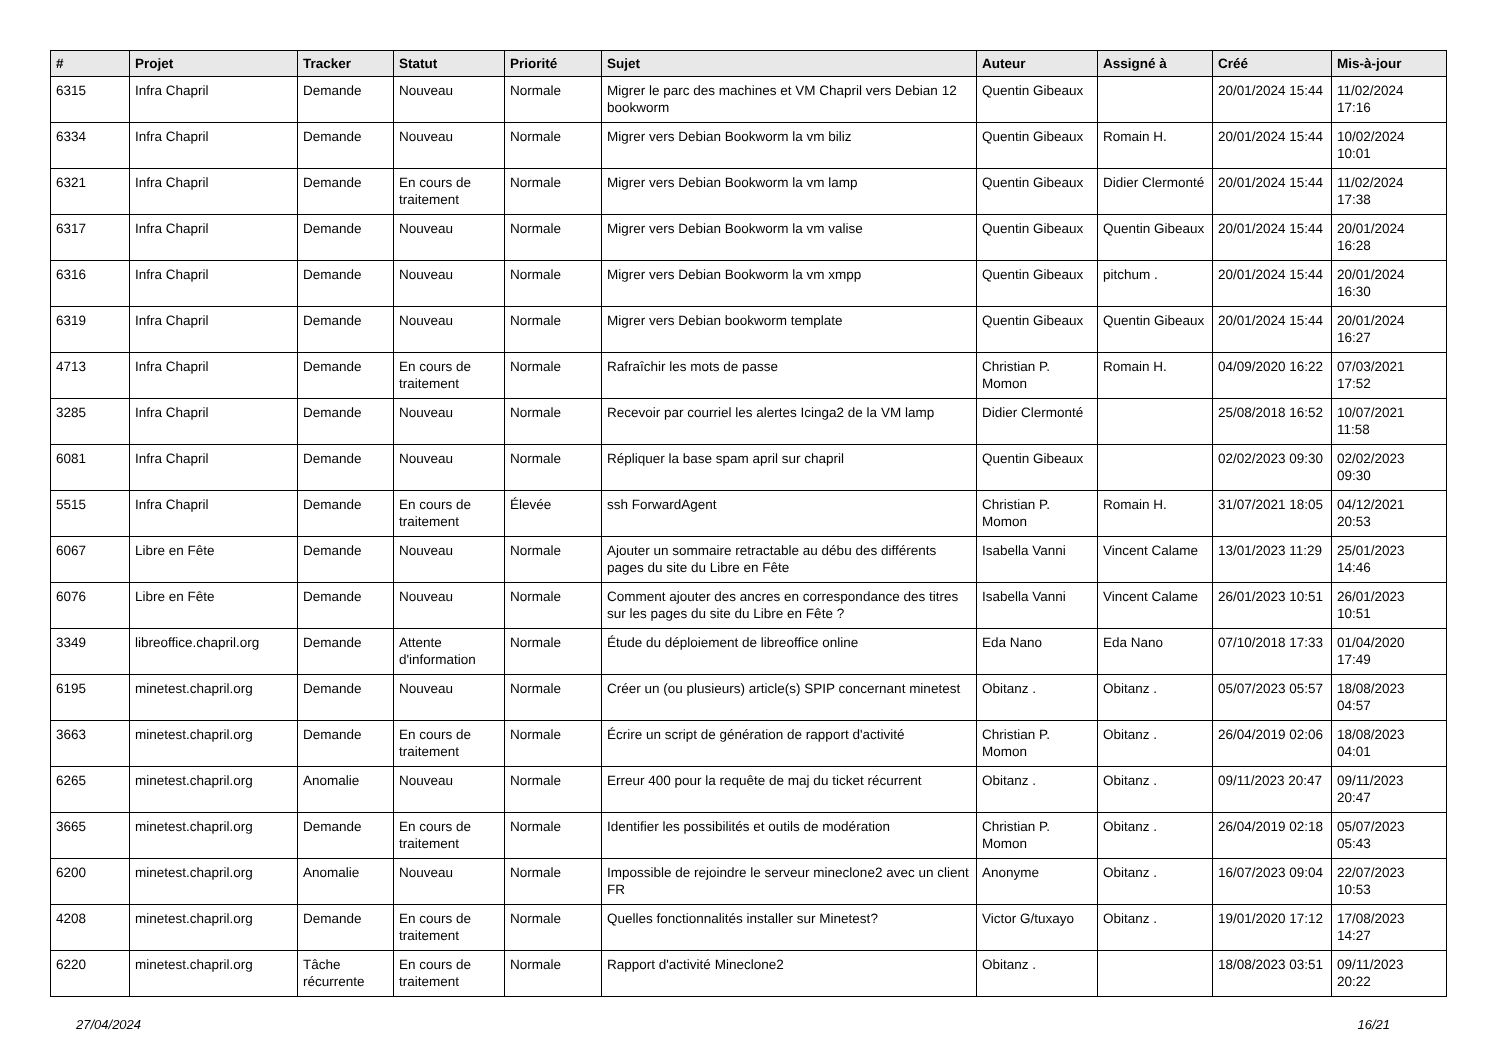| # | Projet | Tracker | Statut | Priorité | Sujet | Auteur | Assigné à | Créé | Mis-à-jour |
| --- | --- | --- | --- | --- | --- | --- | --- | --- | --- |
| 6315 | Infra Chapril | Demande | Nouveau | Normale | Migrer le parc des machines et VM Chapril vers Debian 12 bookworm | Quentin Gibeaux | | 20/01/2024 15:44 | 11/02/2024 17:16 |
| 6334 | Infra Chapril | Demande | Nouveau | Normale | Migrer vers Debian Bookworm la vm biliz | Quentin Gibeaux | Romain H. | 20/01/2024 15:44 | 10/02/2024 10:01 |
| 6321 | Infra Chapril | Demande | En cours de traitement | Normale | Migrer vers Debian Bookworm la vm lamp | Quentin Gibeaux | Didier Clermonté | 20/01/2024 15:44 | 11/02/2024 17:38 |
| 6317 | Infra Chapril | Demande | Nouveau | Normale | Migrer vers Debian Bookworm la vm valise | Quentin Gibeaux | Quentin Gibeaux | 20/01/2024 15:44 | 20/01/2024 16:28 |
| 6316 | Infra Chapril | Demande | Nouveau | Normale | Migrer vers Debian Bookworm la vm xmpp | Quentin Gibeaux | pitchum . | 20/01/2024 15:44 | 20/01/2024 16:30 |
| 6319 | Infra Chapril | Demande | Nouveau | Normale | Migrer vers Debian bookworm template | Quentin Gibeaux | Quentin Gibeaux | 20/01/2024 15:44 | 20/01/2024 16:27 |
| 4713 | Infra Chapril | Demande | En cours de traitement | Normale | Rafraîchir les mots de passe | Christian P. Momon | Romain H. | 04/09/2020 16:22 | 07/03/2021 17:52 |
| 3285 | Infra Chapril | Demande | Nouveau | Normale | Recevoir par courriel les alertes Icinga2 de la VM lamp | Didier Clermonté | | 25/08/2018 16:52 | 10/07/2021 11:58 |
| 6081 | Infra Chapril | Demande | Nouveau | Normale | Répliquer la base spam april sur chapril | Quentin Gibeaux | | 02/02/2023 09:30 | 02/02/2023 09:30 |
| 5515 | Infra Chapril | Demande | En cours de traitement | Élevée | ssh ForwardAgent | Christian P. Momon | Romain H. | 31/07/2021 18:05 | 04/12/2021 20:53 |
| 6067 | Libre en Fête | Demande | Nouveau | Normale | Ajouter un sommaire retractable au débu des différents pages du site du Libre en Fête | Isabella Vanni | Vincent Calame | 13/01/2023 11:29 | 25/01/2023 14:46 |
| 6076 | Libre en Fête | Demande | Nouveau | Normale | Comment ajouter des ancres en correspondance des titres sur les pages du site du Libre en Fête ? | Isabella Vanni | Vincent Calame | 26/01/2023 10:51 | 26/01/2023 10:51 |
| 3349 | libreoffice.chapril.org | Demande | Attente d'information | Normale | Étude du déploiement de libreoffice online | Eda Nano | Eda Nano | 07/10/2018 17:33 | 01/04/2020 17:49 |
| 6195 | minetest.chapril.org | Demande | Nouveau | Normale | Créer un (ou plusieurs) article(s) SPIP concernant minetest | Obitanz . | Obitanz . | 05/07/2023 05:57 | 18/08/2023 04:57 |
| 3663 | minetest.chapril.org | Demande | En cours de traitement | Normale | Écrire un script de génération de rapport d'activité | Christian P. Momon | Obitanz . | 26/04/2019 02:06 | 18/08/2023 04:01 |
| 6265 | minetest.chapril.org | Anomalie | Nouveau | Normale | Erreur 400 pour la requête de maj du ticket récurrent | Obitanz . | Obitanz . | 09/11/2023 20:47 | 09/11/2023 20:47 |
| 3665 | minetest.chapril.org | Demande | En cours de traitement | Normale | Identifier les possibilités et outils de modération | Christian P. Momon | Obitanz . | 26/04/2019 02:18 | 05/07/2023 05:43 |
| 6200 | minetest.chapril.org | Anomalie | Nouveau | Normale | Impossible de rejoindre le serveur mineclone2 avec un client FR | Anonyme | Obitanz . | 16/07/2023 09:04 | 22/07/2023 10:53 |
| 4208 | minetest.chapril.org | Demande | En cours de traitement | Normale | Quelles fonctionnalités installer sur Minetest? | Victor G/tuxayo | Obitanz . | 19/01/2020 17:12 | 17/08/2023 14:27 |
| 6220 | minetest.chapril.org | Tâche récurrente | En cours de traitement | Normale | Rapport d'activité Mineclone2 | Obitanz . | | 18/08/2023 03:51 | 09/11/2023 20:22 |
27/04/2024 16/21